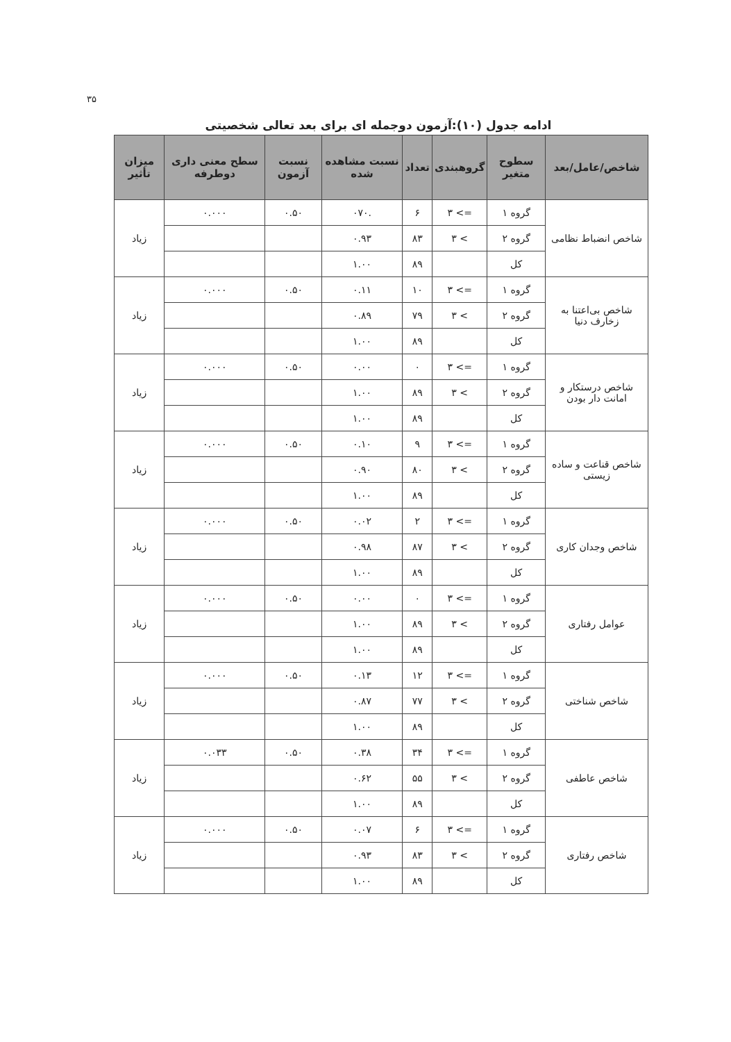۳۵
ادامه جدول (۱۰):آزمون دوجمله ای برای بعد تعالی شخصیتی
| شاخص/عامل/بعد | سطوح متغیر | گروهبندی | تعداد | نسبت مشاهده شده | نسبت آزمون | سطح معنی داری دوطرفه | میزان تأثیر |
| --- | --- | --- | --- | --- | --- | --- | --- |
| شاخص انضباط نظامی | گروه ۱ | => ۳ | ۶ | .۰۷۰ | ۰.۵۰ | ۰.۰۰۰ | زیاد |
| | گروه ۲ | > ۳ | ۸۳ | ۰.۹۳ | | | |
| | کل | | ۸۹ | ۱.۰۰ | | | |
| شاخص بی‌اعتنا به زخارف دنیا | گروه ۱ | => ۳ | ۱۰ | ۰.۱۱ | ۰.۵۰ | ۰.۰۰۰ | زیاد |
| | گروه ۲ | > ۳ | ۷۹ | ۰.۸۹ | | | |
| | کل | | ۸۹ | ۱.۰۰ | | | |
| شاخص درستکار و امانت دار بودن | گروه ۱ | => ۳ | ۰ | ۰.۰۰ | ۰.۵۰ | ۰.۰۰۰ | زیاد |
| | گروه ۲ | > ۳ | ۸۹ | ۱.۰۰ | | | |
| | کل | | ۸۹ | ۱.۰۰ | | | |
| شاخص قناعت و ساده زیستی | گروه ۱ | => ۳ | ۹ | ۰.۱۰ | ۰.۵۰ | ۰.۰۰۰ | زیاد |
| | گروه ۲ | > ۳ | ۸۰ | ۰.۹۰ | | | |
| | کل | | ۸۹ | ۱.۰۰ | | | |
| شاخص وجدان کاری | گروه ۱ | => ۳ | ۲ | ۰.۰۲ | ۰.۵۰ | ۰.۰۰۰ | زیاد |
| | گروه ۲ | > ۳ | ۸۷ | ۰.۹۸ | | | |
| | کل | | ۸۹ | ۱.۰۰ | | | |
| عوامل رفتاری | گروه ۱ | => ۳ | ۰ | ۰.۰۰ | ۰.۵۰ | ۰.۰۰۰ | زیاد |
| | گروه ۲ | > ۳ | ۸۹ | ۱.۰۰ | | | |
| | کل | | ۸۹ | ۱.۰۰ | | | |
| شاخص شناختی | گروه ۱ | => ۳ | ۱۲ | ۰.۱۳ | ۰.۵۰ | ۰.۰۰۰ | زیاد |
| | گروه ۲ | > ۳ | ۷۷ | ۰.۸۷ | | | |
| | کل | | ۸۹ | ۱.۰۰ | | | |
| شاخص عاطفی | گروه ۱ | => ۳ | ۳۴ | ۰.۳۸ | ۰.۵۰ | ۰.۰۳۳ | زیاد |
| | گروه ۲ | > ۳ | ۵۵ | ۰.۶۲ | | | |
| | کل | | ۸۹ | ۱.۰۰ | | | |
| شاخص رفتاری | گروه ۱ | => ۳ | ۶ | ۰.۰۷ | ۰.۵۰ | ۰.۰۰۰ | زیاد |
| | گروه ۲ | > ۳ | ۸۳ | ۰.۹۳ | | | |
| | کل | | ۸۹ | ۱.۰۰ | | | |